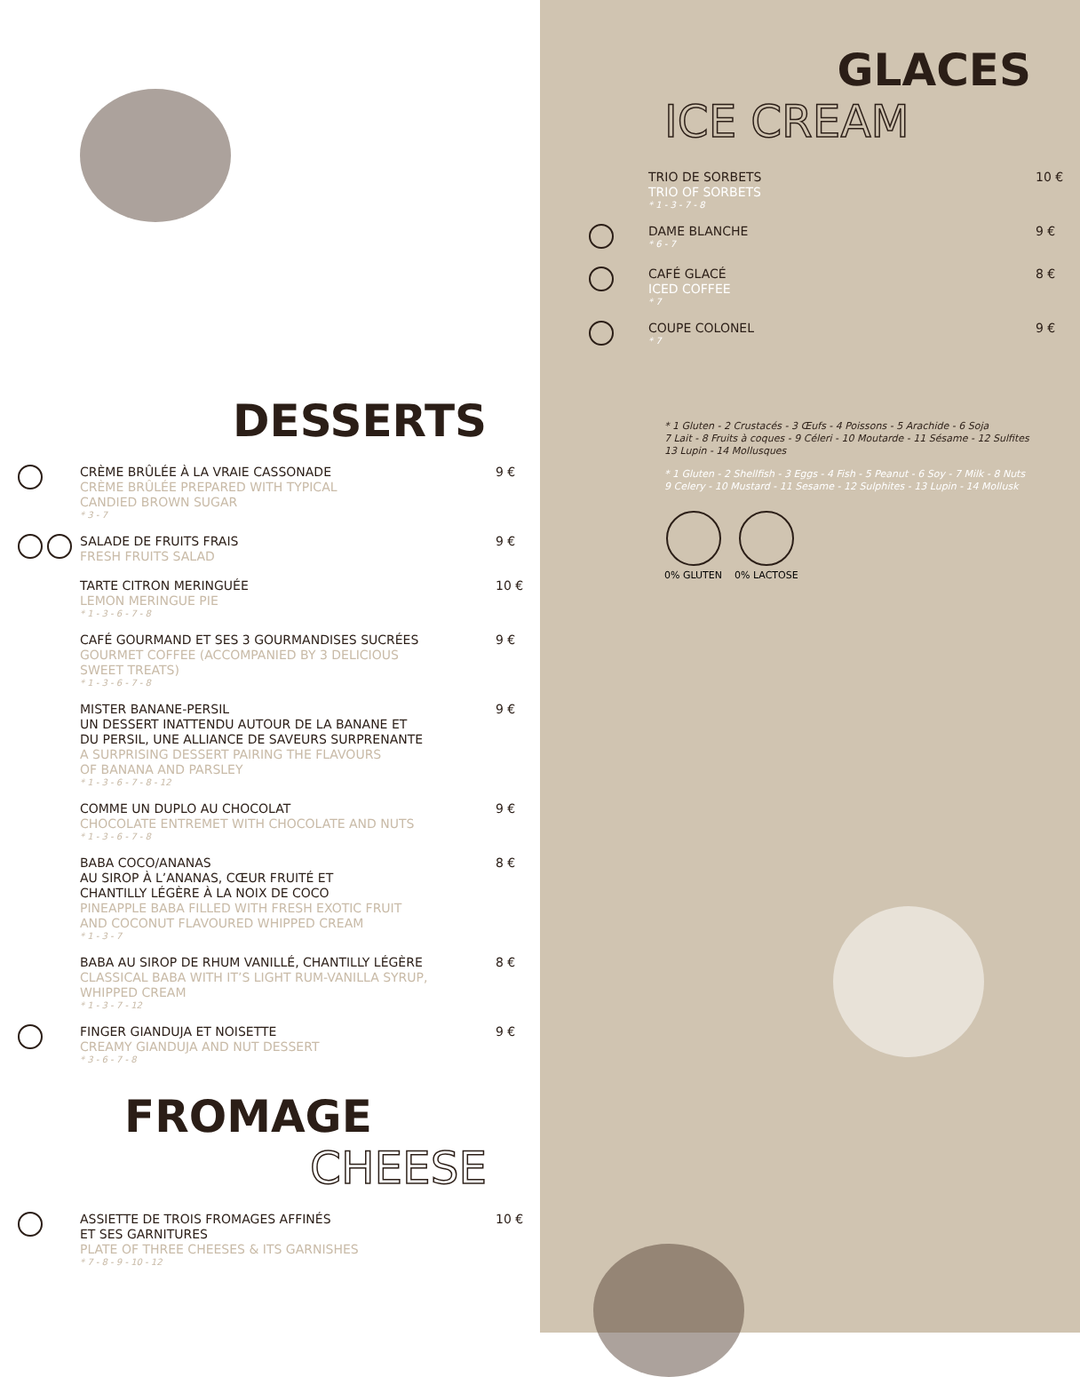DESSERTS
CRÈME BRÛLÉE À LA VRAIE CASSONADE
CRÈME BRÛLÉE PREPARED WITH TYPICAL
CANDIED BROWN SUGAR
* 3 - 7
9 €
SALADE DE FRUITS FRAIS
FRESH FRUITS SALAD
9 €
TARTE CITRON MERINGUÉE
LEMON MERINGUE PIE
* 1 - 3 - 6 - 7 - 8
10 €
CAFÉ GOURMAND ET SES 3 GOURMANDISES SUCRÉES
GOURMET COFFEE (ACCOMPANIED BY 3 DELICIOUS
SWEET TREATS)
* 1 - 3 - 6 - 7 - 8
9 €
MISTER BANANE-PERSIL
UN DESSERT INATTENDU AUTOUR DE LA BANANE ET
DU PERSIL, UNE ALLIANCE DE SAVEURS SURPRENANTE
A SURPRISING DESSERT PAIRING THE FLAVOURS
OF BANANA AND PARSLEY
* 1 - 3 - 6 - 7 - 8 - 12
9 €
COMME UN DUPLO AU CHOCOLAT
CHOCOLATE ENTREMET WITH CHOCOLATE AND NUTS
* 1 - 3 - 6 - 7 - 8
9 €
BABA COCO/ANANAS
AU SIROP À L’ANANAS, CŒUR FRUITÉ ET
CHANTILLY LÉGÈRE À LA NOIX DE COCO
PINEAPPLE BABA FILLED WITH FRESH EXOTIC FRUIT
AND COCONUT FLAVOURED WHIPPED CREAM
* 1 - 3 - 7
8 €
BABA AU SIROP DE RHUM VANILLÉ, CHANTILLY LÉGÈRE
CLASSICAL BABA WITH IT’S LIGHT RUM-VANILLA SYRUP,
WHIPPED CREAM
* 1 - 3 - 7 - 12
8 €
FINGER GIANDUJA ET NOISETTE
CREAMY GIANDUJA AND NUT DESSERT
* 3 - 6 - 7 - 8
9 €
FROMAGE
CHEESE
ASSIETTE DE TROIS FROMAGES AFFINÉS
ET SES GARNITURES
PLATE OF THREE CHEESES & ITS GARNISHES
* 7 - 8 - 9 - 10 - 12
10 €
GLACES
ICE CREAM
TRIO DE SORBETS
TRIO OF SORBETS
* 1 - 3 - 7 - 8
10 €
DAME BLANCHE
* 6 - 7
9 €
CAFÉ GLACÉ
ICED COFFEE
* 7
8 €
COUPE COLONEL
* 7
9 €
* 1 Gluten - 2 Crustacés - 3 Œufs - 4 Poissons - 5 Arachide - 6 Soja
7 Lait - 8 Fruits à coques - 9 Céleri - 10 Moutarde - 11 Sésame - 12 Sulfites
13 Lupin - 14 Mollusques
* 1 Gluten - 2 Shellfish - 3 Eggs - 4 Fish - 5 Peanut - 6 Soy - 7 Milk - 8 Nuts
9 Celery - 10 Mustard - 11 Sesame - 12 Sulphites - 13 Lupin - 14 Mollusk
0% GLUTEN
0% LACTOSE